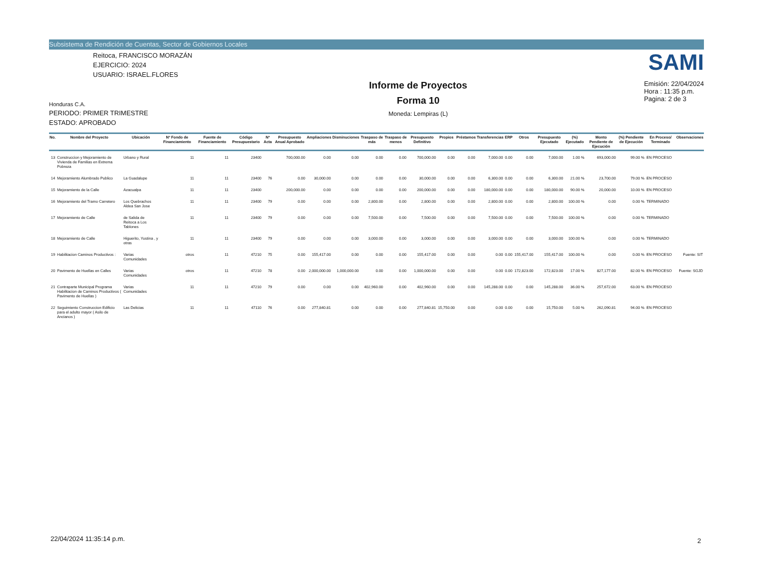Subsistema de Rendición de Cuentas, Sector de Gobiernos Locales
Reitoca, FRANCISCO MORAZÁN
EJERCICIO: 2024
USUARIO: ISRAEL.FLORES
Honduras C.A.
PERIODO: PRIMER TRIMESTRE
ESTADO: APROBADO
Informe de Proyectos
Forma 10
Moneda: Lempiras (L)
SAMI
Emisión: 22/04/2024
Hora : 11:35 p.m.
Pagina: 2 de 3
| No. | Nombre del Proyecto | Ubicación | Nº Fondo de Financiamiento | Fuente de Financiamiento | Código Presupuestario | Nº Acta | Presupuesto Anual Aprobado | Ampliaciones | Disminuciones | Traspaso de más | Traspaso de menos | Presupuesto Definitivo | Propios | Préstamos | Transferencias | ERP | Otros | Presupuesto Ejecutado | (%) Ejecutado | Monto Pendiente de Ejecución | (%) Pendiente de Ejecución | En Proceso/ Terminado | Observaciones |
| --- | --- | --- | --- | --- | --- | --- | --- | --- | --- | --- | --- | --- | --- | --- | --- | --- | --- | --- | --- | --- | --- | --- | --- |
| 13 | Construccion y Mejoramiento de Vivienda de Familias en Extrema Pobreza | Urbano y Rural | 11 | 11 | 23400 | | 700,000.00 | 0.00 | 0.00 | 0.00 | 0.00 | 700,000.00 | 0.00 | 0.00 | 7,000.00 | 0.00 | 0.00 | 7,000.00 | 1.00 % | 693,000.00 | 99.00 % | EN PROCESO | |
| 14 | Mejoramiento Alumbrado Publico | La Guadalupe | 11 | 11 | 23400 | 76 | 0.00 | 30,000.00 | 0.00 | 0.00 | 0.00 | 30,000.00 | 0.00 | 0.00 | 6,300.00 | 0.00 | 0.00 | 6,300.00 | 21.00 % | 23,700.00 | 79.00 % | EN PROCESO | |
| 15 | Mejoramiento de la Calle | Azacualpa | 11 | 11 | 23400 | | 200,000.00 | 0.00 | 0.00 | 0.00 | 0.00 | 200,000.00 | 0.00 | 0.00 | 180,000.00 | 0.00 | 0.00 | 180,000.00 | 90.00 % | 20,000.00 | 10.00 % | EN PROCESO | |
| 16 | Mejoramiento del Tramo Carretero | Los Quebrachos Aldea San Jose | 11 | 11 | 23400 | 79 | 0.00 | 0.00 | 0.00 | 2,800.00 | 0.00 | 2,800.00 | 0.00 | 0.00 | 2,800.00 | 0.00 | 0.00 | 2,800.00 | 100.00 % | 0.00 | 0.00 % | TERMINADO | |
| 17 | Mejoramiento de Calle | de Salida de Reitoca a Los Tablones | 11 | 11 | 23400 | 79 | 0.00 | 0.00 | 0.00 | 7,500.00 | 0.00 | 7,500.00 | 0.00 | 0.00 | 7,500.00 | 0.00 | 0.00 | 7,500.00 | 100.00 % | 0.00 | 0.00 % | TERMINADO | |
| 18 | Mejoramiento de Calle | Higuerito, Yustina , y otras | 11 | 11 | 23400 | 79 | 0.00 | 0.00 | 0.00 | 3,000.00 | 0.00 | 3,000.00 | 0.00 | 0.00 | 3,000.00 | 0.00 | 0.00 | 3,000.00 | 100.00 % | 0.00 | 0.00 % | TERMINADO | |
| 19 | Habilitacion Caminos Productivos : | Varias Comunidades | otros | 11 | 47210 | 75 | 0.00 | 155,417.00 | 0.00 | 0.00 | 0.00 | 155,417.00 | 0.00 | 0.00 | 0.00 | 0.00 | 155,417.00 | 155,417.00 | 100.00 % | 0.00 | 0.00 % | EN PROCESO | Fuente: SIT |
| 20 | Pavimento de Huellas en Calles | Varias Comunidades | otros | 11 | 47210 | 78 | 0.00 | 2,000,000.00 | 1,000,000.00 | 0.00 | 0.00 | 1,000,000.00 | 0.00 | 0.00 | 0.00 | 0.00 | 172,823.00 | 172,823.00 | 17.00 % | 827,177.00 | 82.00 % | EN PROCESO | Fuente: SGJD |
| 21 | Contraparte Municipal Programa Habilitacion de Caminos Productivos ( Pavimento de Huellas ) | Varias Comunidades | 11 | 11 | 47210 | 79 | 0.00 | 0.00 | 0.00 | 402,960.00 | 0.00 | 402,960.00 | 0.00 | 0.00 | 145,288.00 | 0.00 | 0.00 | 145,288.00 | 36.00 % | 257,672.00 | 63.00 % | EN PROCESO | |
| 22 | Seguimiento Construccion Edificio para el adulto mayor ( Asilo de Ancianos ) | Las Delicias | 11 | 11 | 47110 | 76 | 0.00 | 277,840.81 | 0.00 | 0.00 | 0.00 | 277,840.81 | 15,750.00 | 0.00 | 0.00 | 0.00 | 0.00 | 15,750.00 | 5.00 % | 262,090.81 | 94.00 % | EN PROCESO | |
22/04/2024 11:35:14 p.m. 2